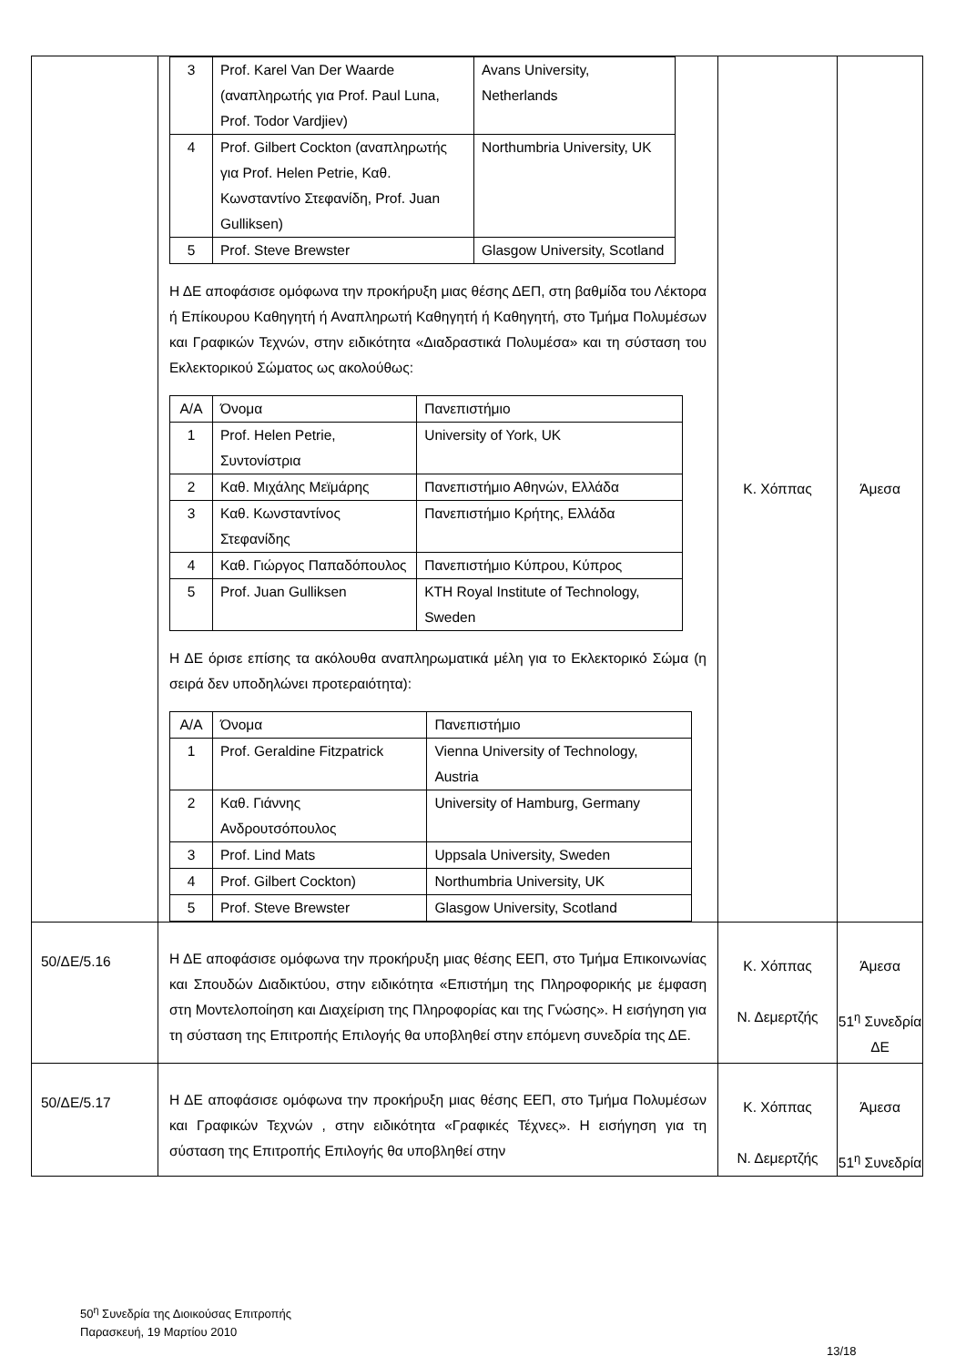| | / 3 / Prof. Karel Van Der Waarde (αναπληρωτής για Prof. Paul Luna, Prof. Todor Vardjiev) / Avans University, Netherlands / / 4 / Prof. Gilbert Cockton (αναπληρωτής για Prof. Helen Petrie, Καθ. Κωνσταντίνο Στεφανίδη, Prof. Juan Gulliksen) / Northumbria University, UK / / 5 / Prof. Steve Brewster / Glasgow University, Scotland / Η ΔΕ αποφάσισε ομόφωνα την προκήρυξη μιας θέσης ΔΕΠ, στη βαθμίδα του Λέκτορα ή Επίκουρου Καθηγητή ή Αναπληρωτή Καθηγητή ή Καθηγητή, στο Τμήμα Πολυμέσων και Γραφικών Τεχνών, στην ειδικότητα «Διαδραστικά Πολυμέσα» και τη σύσταση του Εκλεκτορικού Σώματος ως ακολούθως: / Α/Α / Όνομα / Πανεπιστήμιο / / 1 / Prof. Helen Petrie, Συντονίστρια / University of York, UK / / 2 / Καθ. Μιχάλης Μεϊμάρης / Πανεπιστήμιο Αθηνών, Ελλάδα / / 3 / Καθ. Κωνσταντίνος Στεφανίδης / Πανεπιστήμιο Κρήτης, Ελλάδα / / 4 / Καθ. Γιώργος Παπαδόπουλος / Πανεπιστήμιο Κύπρου, Κύπρος / / 5 / Prof. Juan Gulliksen / KTH Royal Institute of Technology, Sweden / Η ΔΕ όρισε επίσης τα ακόλουθα αναπληρωματικά μέλη για το Εκλεκτορικό Σώμα (η σειρά δεν υποδηλώνει προτεραιότητα): / Α/Α / Όνομα / Πανεπιστήμιο / / 1 / Prof. Geraldine Fitzpatrick / Vienna University of Technology, Austria / / 2 / Καθ. Γιάννης Ανδρουτσόπουλος / University of Hamburg, Germany / / 3 / Prof. Lind Mats / Uppsala University, Sweden / / 4 / Prof. Gilbert Cockton) / Northumbria University, UK / / 5 / Prof. Steve Brewster / Glasgow University, Scotland / | Κ. Χόππας | Άμεσα |
| 50/ΔΕ/5.16 | Η ΔΕ αποφάσισε ομόφωνα την προκήρυξη μιας θέσης ΕΕΠ, στο Τμήμα Επικοινωνίας και Σπουδών Διαδικτύου, στην ειδικότητα «Επιστήμη της Πληροφορικής με έμφαση στη Μοντελοποίηση και Διαχείριση της Πληροφορίας και της Γνώσης». Η εισήγηση για τη σύσταση της Επιτροπής Επιλογής θα υποβληθεί στην επόμενη συνεδρία της ΔΕ. | Κ. Χόππας Ν. Δεμερτζής | Άμεσα 51<sup>η</sup> Συνεδρία ΔΕ |
| 50/ΔΕ/5.17 | Η ΔΕ αποφάσισε ομόφωνα την προκήρυξη μιας θέσης ΕΕΠ, στο Τμήμα Πολυμέσων και Γραφικών Τεχνών , στην ειδικότητα «Γραφικές Τέχνες». Η εισήγηση για τη σύσταση της Επιτροπής Επιλογής θα υποβληθεί στην | Κ. Χόππας Ν. Δεμερτζής | Άμεσα 51<sup>η</sup> Συνεδρία |
50<sup>η</sup> Συνεδρία της Διοικούσας Επιτροπής
Παρασκευή, 19 Μαρτίου 2010
13/18